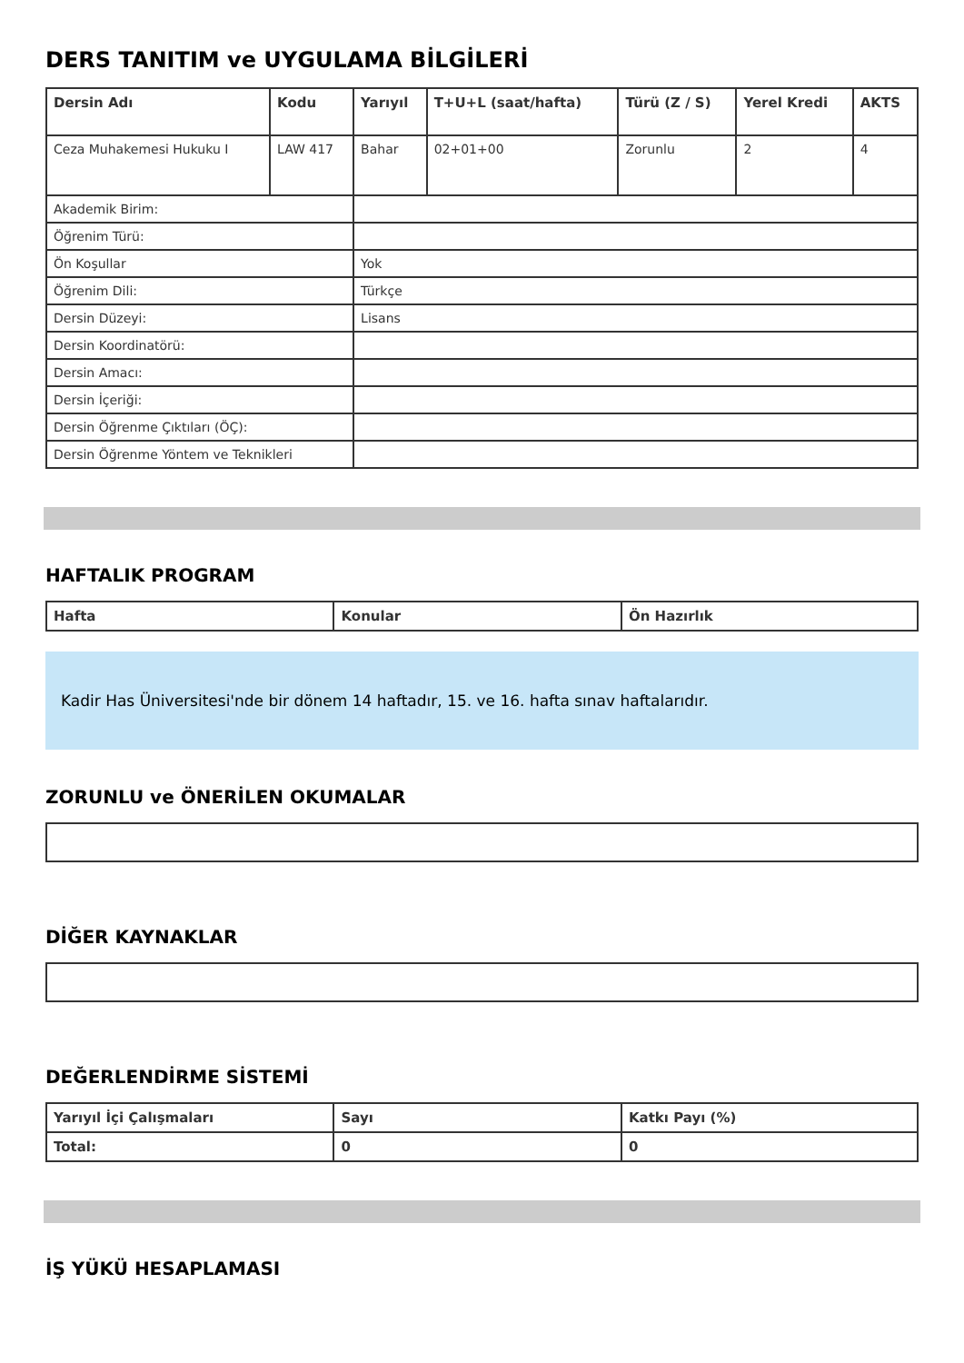DERS TANITIM ve UYGULAMA BİLGİLERİ
| Dersin Adı | Kodu | Yarıyıl | T+U+L (saat/hafta) | Türü (Z / S) | Yerel Kredi | AKTS |
| --- | --- | --- | --- | --- | --- | --- |
| Ceza Muhakemesi Hukuku I | LAW 417 | Bahar | 02+01+00 | Zorunlu | 2 | 4 |
| Akademik Birim: | | | | | | |
| Öğrenim Türü: | | | | | | |
| Ön Koşullar | | Yok | | | | |
| Öğrenim Dili: | | Türkçe | | | | |
| Dersin Düzeyi: | | Lisans | | | | |
| Dersin Koordinatörü: | | | | | | |
| Dersin Amacı: | | | | | | |
| Dersin İçeriği: | | | | | | |
| Dersin Öğrenme Çıktıları (ÖÇ): | | | | | | |
| Dersin Öğrenme Yöntem ve Teknikleri | | | | | | |
HAFTALIK PROGRAM
| Hafta | Konular | Ön Hazırlık |
| --- | --- | --- |
Kadir Has Üniversitesi'nde bir dönem 14 haftadır, 15. ve 16. hafta sınav haftalarıdır.
ZORUNLU ve ÖNERİLEN OKUMALAR
DİĞER KAYNAKLAR
DEĞERLENDİRME SİSTEMİ
| Yarıyıl İçi Çalışmaları | Sayı | Katkı Payı (%) |
| --- | --- | --- |
| Total: | 0 | 0 |
İŞ YÜKÜ HESAPLAMASI